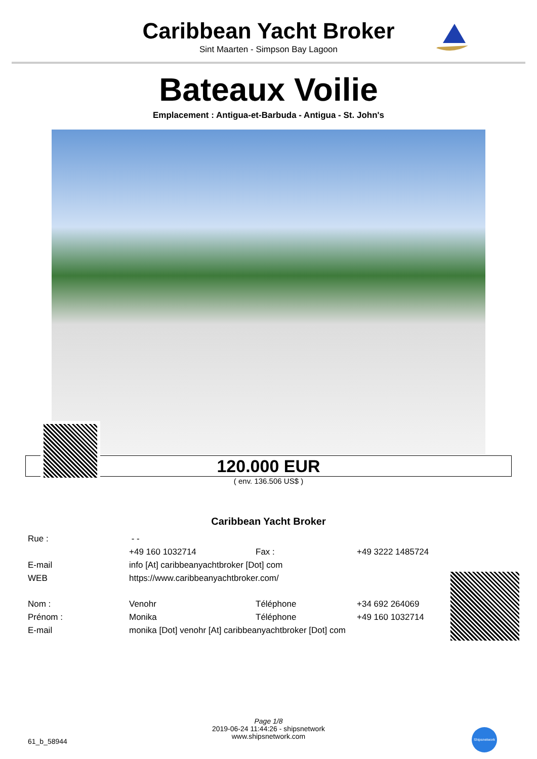Caribbean Yacht Broker
Sint Maarten - Simpson Bay Lagoon
Bateaux Voilie
Emplacement : Antigua-et-Barbuda - Antigua - St. John's
120.000 EUR
( env. 136.506 US$ )
Caribbean Yacht Broker
| Rue : | - - | | |
| | +49 160 1032714 | Fax : | +49 3222 1485724 |
| E-mail | info [At] caribbeanyachtbroker [Dot] com | | |
| WEB | https://www.caribbeanyachtbroker.com/ | | |
| Nom : | Venohr | Téléphone | +34 692 264069 |
| Prénom : | Monika | Téléphone | +49 160 1032714 |
| E-mail | monika [Dot] venohr [At] caribbeanyachtbroker [Dot] com | | |
Page 1/8
2019-06-24 11:44:26 - shipsnetwork
www.shipsnetwork.com
61_b_58944
Shipsnetwork